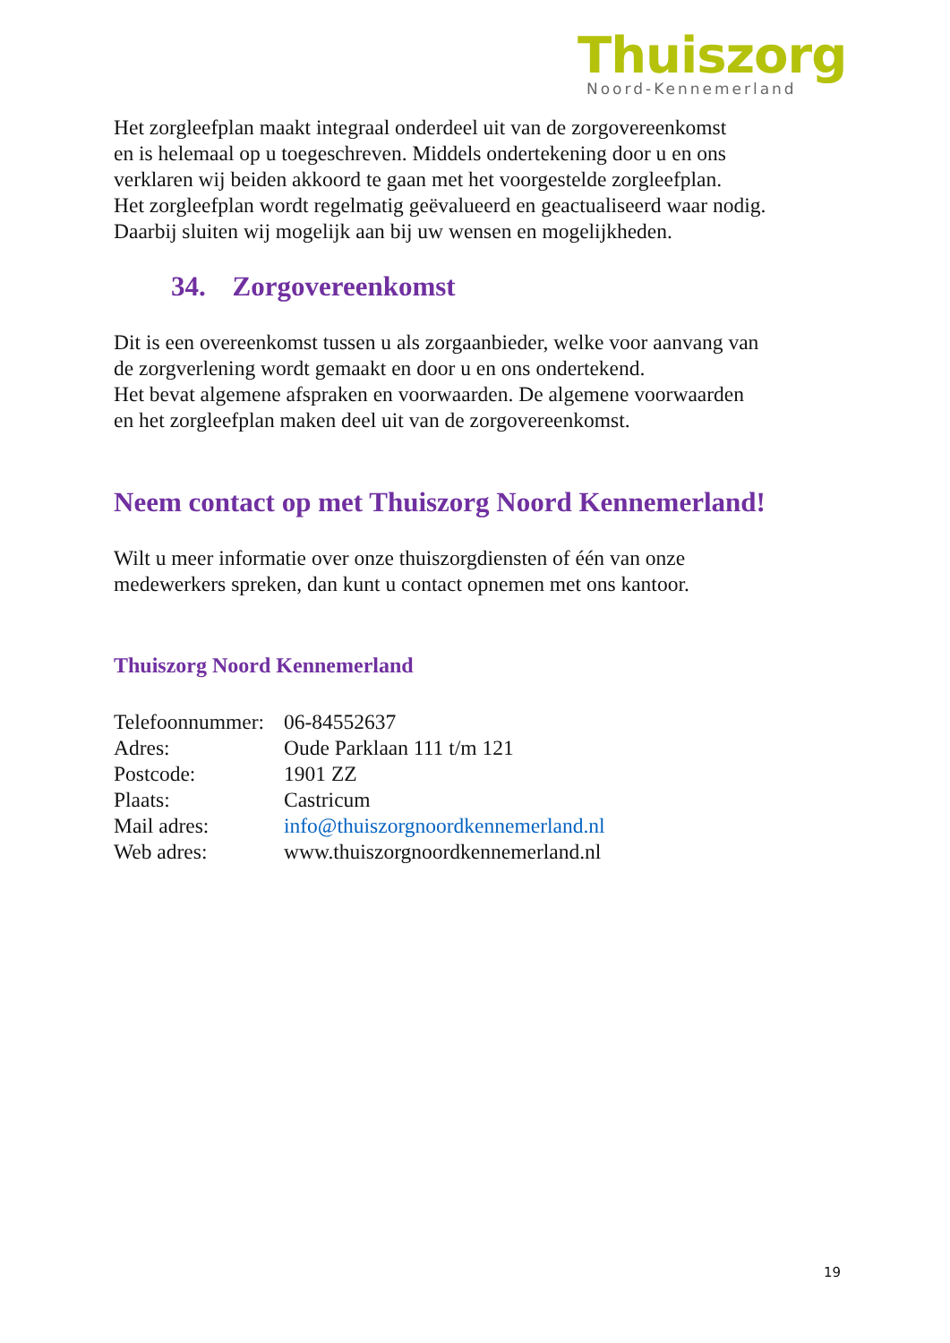Thuiszorg
Noord-Kennemerland
Het zorgleefplan maakt integraal onderdeel uit van de zorgovereenkomst
en is helemaal op u toegeschreven. Middels ondertekening door u en ons
verklaren wij beiden akkoord te gaan met het voorgestelde zorgleefplan.
Het zorgleefplan wordt regelmatig geëvalueerd en geactualiseerd waar nodig.
Daarbij sluiten wij mogelijk aan bij uw wensen en mogelijkheden.
34. Zorgovereenkomst
Dit is een overeenkomst tussen u als zorgaanbieder, welke voor aanvang van
de zorgverlening wordt gemaakt en door u en ons ondertekend.
Het bevat algemene afspraken en voorwaarden. De algemene voorwaarden
en het zorgleefplan maken deel uit van de zorgovereenkomst.
Neem contact op met Thuiszorg Noord Kennemerland!
Wilt u meer informatie over onze thuiszorgdiensten of één van onze
medewerkers spreken, dan kunt u contact opnemen met ons kantoor.
Thuiszorg Noord Kennemerland
| Telefoonnummer: | 06-84552637 |
| Adres: | Oude Parklaan 111 t/m 121 |
| Postcode: | 1901 ZZ |
| Plaats: | Castricum |
| Mail adres: | info@thuiszorgnoordkennemerland.nl |
| Web adres: | www.thuiszorgnoordkennemerland.nl |
19